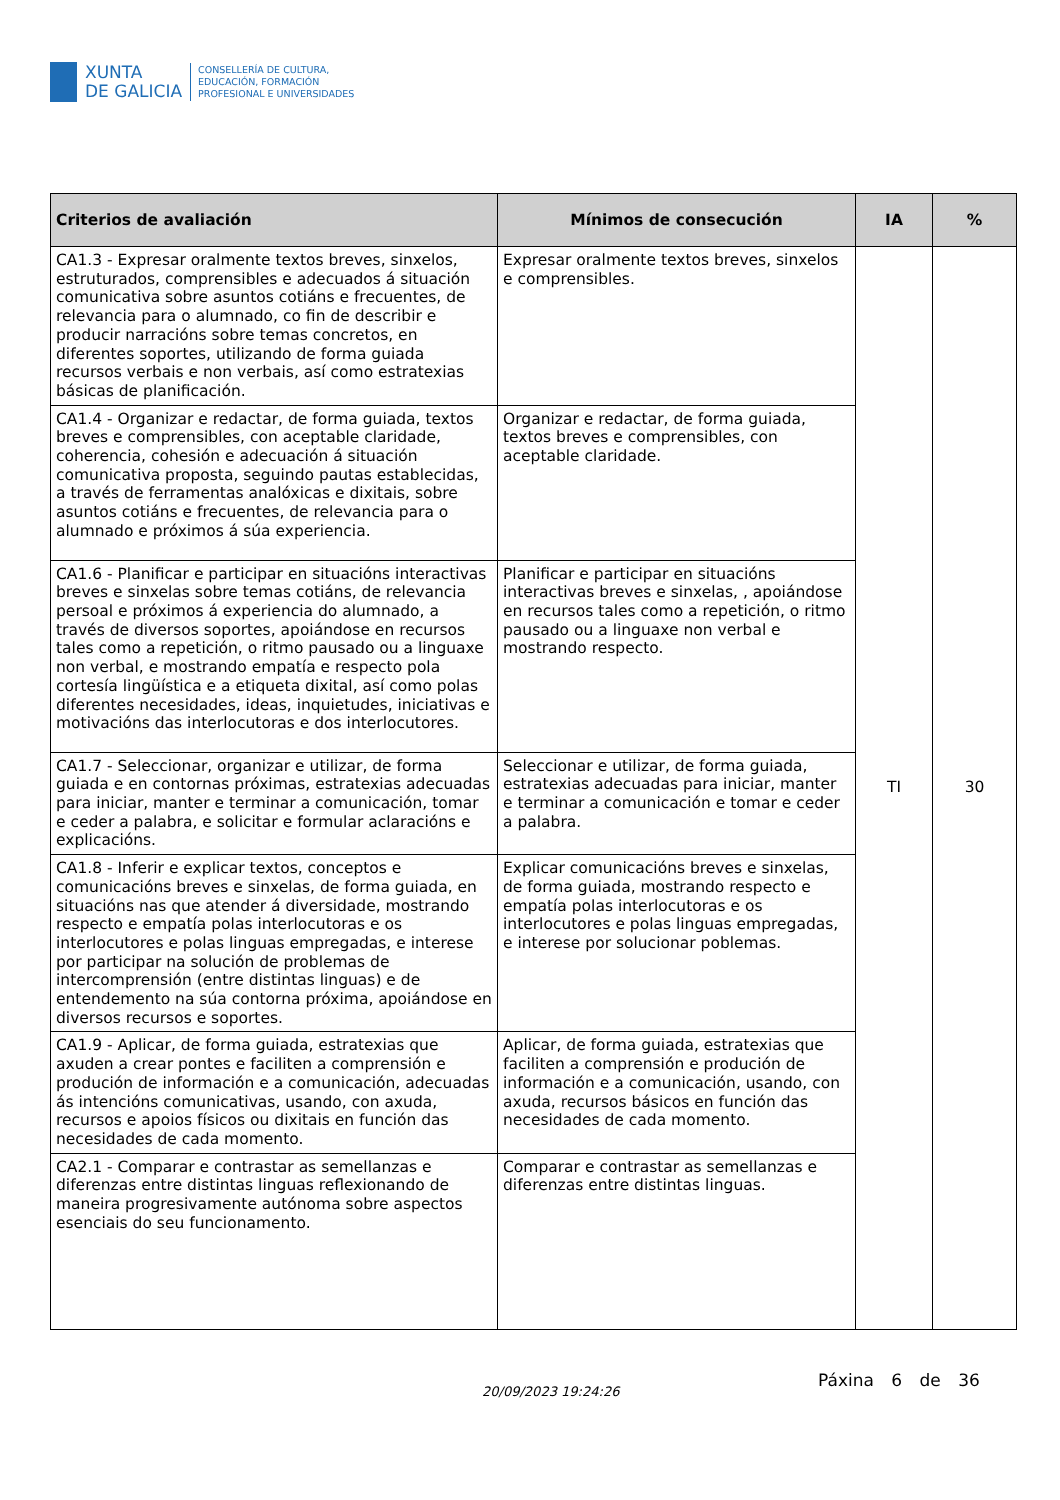XUNTA
DE GALICIA
CONSELLERÍA DE CULTURA,
EDUCACIÓN, FORMACIÓN
PROFESIONAL E UNIVERSIDADES
| Criterios de avaliación | Mínimos de consecución | IA | % |
| --- | --- | --- | --- |
| CA1.3 - Expresar oralmente textos breves, sinxelos, estruturados, comprensibles e adecuados á situación comunicativa sobre asuntos cotiáns e frecuentes, de relevancia para o alumnado, co fin de describir e producir narracións sobre temas concretos, en diferentes soportes, utilizando de forma guiada recursos verbais e non verbais, así como estratexias básicas de planificación. | Expresar oralmente textos breves, sinxelos e comprensibles. | TI | 30 |
| CA1.4 - Organizar e redactar, de forma guiada, textos breves e comprensibles, con aceptable claridade, coherencia, cohesión e adecuación á situación comunicativa proposta, seguindo pautas establecidas, a través de ferramentas analóxicas e dixitais, sobre asuntos cotiáns e frecuentes, de relevancia para o alumnado e próximos á súa experiencia. | Organizar e redactar, de forma guiada, textos breves e comprensibles, con aceptable claridade. | | |
| CA1.6 - Planificar e participar en situacións interactivas breves e sinxelas sobre temas cotiáns, de relevancia persoal e próximos á experiencia do alumnado, a través de diversos soportes, apoiándose en recursos tales como a repetición, o ritmo pausado ou a linguaxe non verbal, e mostrando empatía e respecto pola cortesía lingüística e a etiqueta dixital, así como polas diferentes necesidades, ideas, inquietudes, iniciativas e motivacións das interlocutoras e dos interlocutores. | Planificar e participar en situacións interactivas breves e sinxelas, , apoiándose en recursos tales como a repetición, o ritmo pausado ou a linguaxe non verbal e mostrando respecto. | | |
| CA1.7 - Seleccionar, organizar e utilizar, de forma guiada e en contornas próximas, estratexias adecuadas para iniciar, manter e terminar a comunicación, tomar e ceder a palabra, e solicitar e formular aclaracións e explicacións. | Seleccionar e utilizar, de forma guiada, estratexias adecuadas para iniciar, manter e terminar a comunicación e tomar e ceder a palabra. | | |
| CA1.8 - Inferir e explicar textos, conceptos e comunicacións breves e sinxelas, de forma guiada, en situacións nas que atender á diversidade, mostrando respecto e empatía polas interlocutoras e os interlocutores e polas linguas empregadas, e interese por participar na solución de problemas de intercomprensión (entre distintas linguas) e de entendemento na súa contorna próxima, apoiándose en diversos recursos e soportes. | Explicar comunicacións breves e sinxelas, de forma guiada, mostrando respecto e empatía polas interlocutoras e os interlocutores e polas linguas empregadas, e interese por solucionar poblemas. | | |
| CA1.9 - Aplicar, de forma guiada, estratexias que axuden a crear pontes e faciliten a comprensión e produción de información e a comunicación, adecuadas ás intencións comunicativas, usando, con axuda, recursos e apoios físicos ou dixitais en función das necesidades de cada momento. | Aplicar, de forma guiada, estratexias que faciliten a comprensión e produción de información e a comunicación, usando, con axuda, recursos básicos en función das necesidades de cada momento. | | |
| CA2.1 - Comparar e contrastar as semellanzas e diferenzas entre distintas linguas reflexionando de maneira progresivamente autónoma sobre aspectos esenciais do seu funcionamento. | Comparar e contrastar as semellanzas e diferenzas entre distintas linguas. | | |
20/09/2023 19:24:26
Páxina 6 de 36